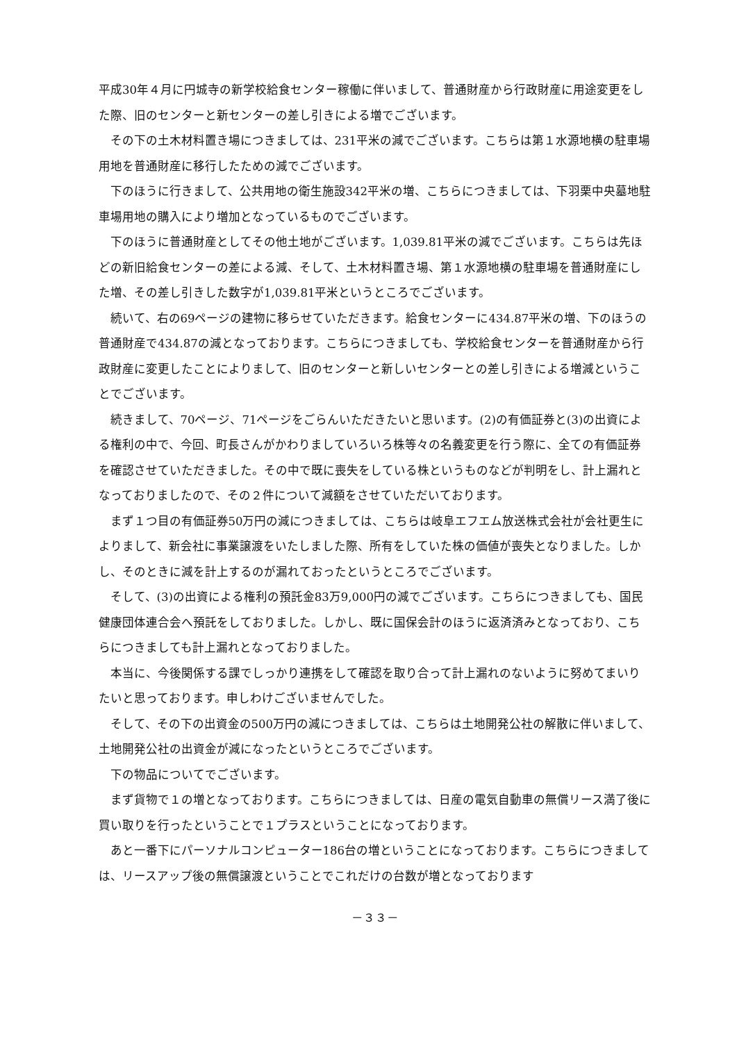平成30年４月に円城寺の新学校給食センター稼働に伴いまして、普通財産から行政財産に用途変更をした際、旧のセンターと新センターの差し引きによる増でございます。
その下の土木材料置き場につきましては、231平米の減でございます。こちらは第１水源地横の駐車場用地を普通財産に移行したための減でございます。
下のほうに行きまして、公共用地の衛生施設342平米の増、こちらにつきましては、下羽栗中央墓地駐車場用地の購入により増加となっているものでございます。
下のほうに普通財産としてその他土地がございます。1,039.81平米の減でございます。こちらは先ほどの新旧給食センターの差による減、そして、土木材料置き場、第１水源地横の駐車場を普通財産にした増、その差し引きした数字が1,039.81平米というところでございます。
続いて、右の69ページの建物に移らせていただきます。給食センターに434.87平米の増、下のほうの普通財産で434.87の減となっております。こちらにつきましても、学校給食センターを普通財産から行政財産に変更したことによりまして、旧のセンターと新しいセンターとの差し引きによる増減ということでございます。
続きまして、70ページ、71ページをごらんいただきたいと思います。(2)の有価証券と(3)の出資による権利の中で、今回、町長さんがかわりましていろいろ株等々の名義変更を行う際に、全ての有価証券を確認させていただきました。その中で既に喪失をしている株というものなどが判明をし、計上漏れとなっておりましたので、その２件について減額をさせていただいております。
まず１つ目の有価証券50万円の減につきましては、こちらは岐阜エフエム放送株式会社が会社更生によりまして、新会社に事業譲渡をいたしました際、所有をしていた株の価値が喪失となりました。しかし、そのときに減を計上するのが漏れておったというところでございます。
そして、(3)の出資による権利の預託金83万9,000円の減でございます。こちらにつきましても、国民健康団体連合会へ預託をしておりました。しかし、既に国保会計のほうに返済済みとなっており、こちらにつきましても計上漏れとなっておりました。
本当に、今後関係する課でしっかり連携をして確認を取り合って計上漏れのないように努めてまいりたいと思っております。申しわけございませんでした。
そして、その下の出資金の500万円の減につきましては、こちらは土地開発公社の解散に伴いまして、土地開発公社の出資金が減になったというところでございます。
下の物品についてでございます。
まず貨物で１の増となっております。こちらにつきましては、日産の電気自動車の無償リース満了後に買い取りを行ったということで１プラスということになっております。
あと一番下にパーソナルコンピューター186台の増ということになっております。こちらにつきましては、リースアップ後の無償譲渡ということでこれだけの台数が増となっております
－３３－